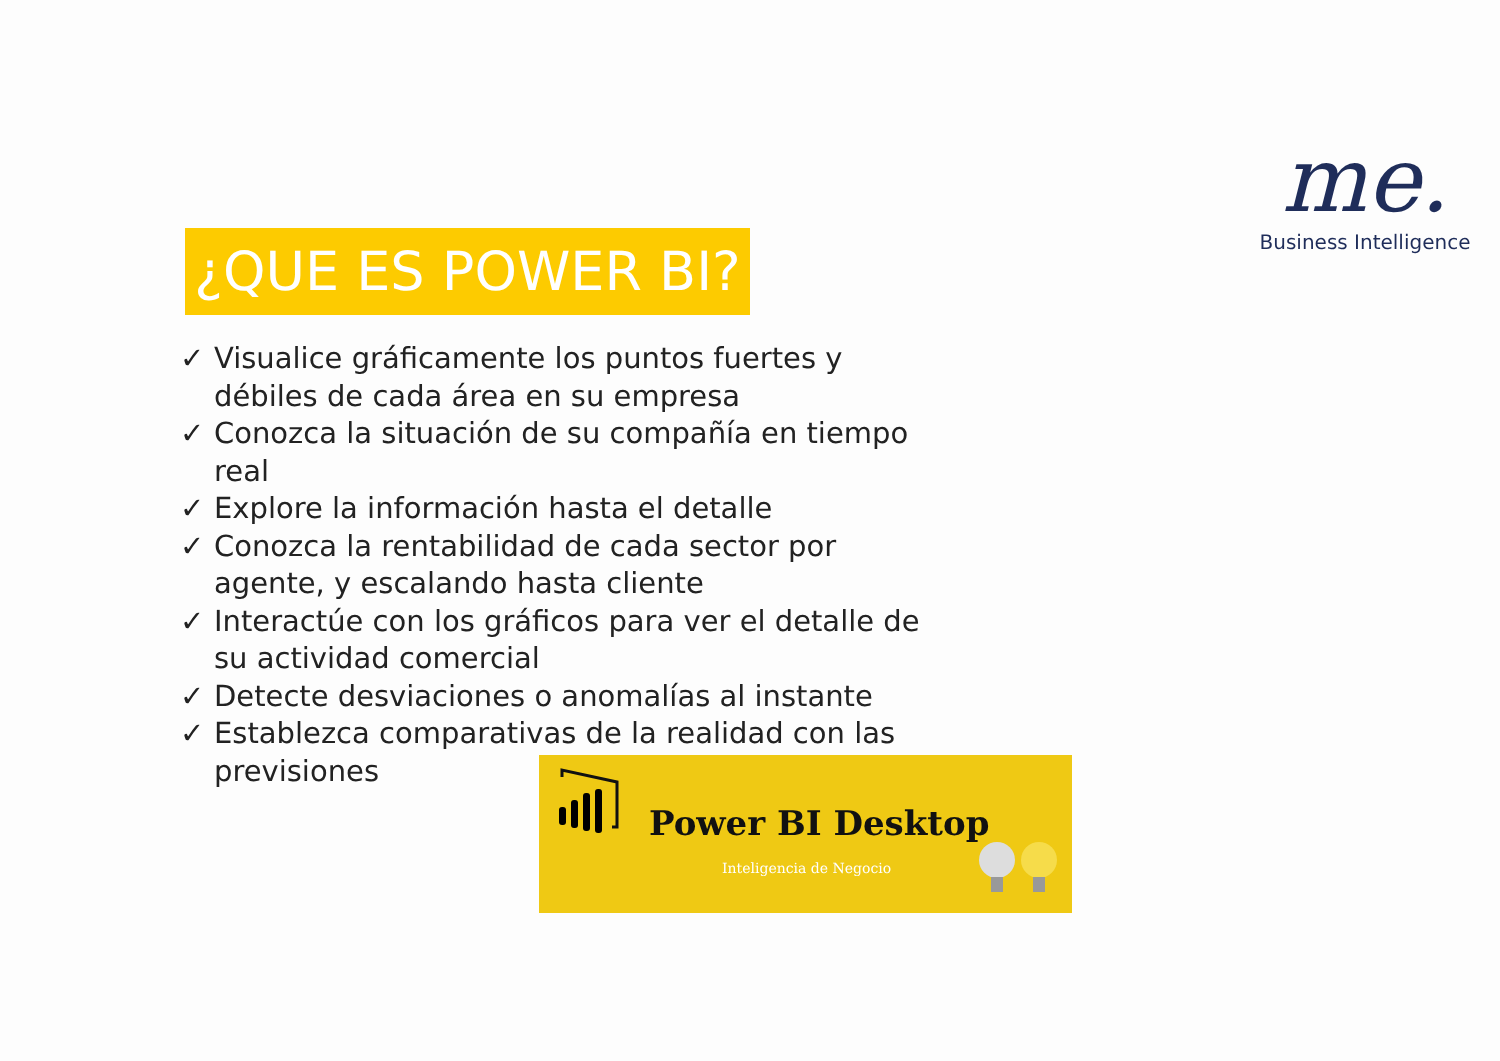me.
Business Intelligence
¿QUE ES POWER BI?
✓ Visualice gráficamente los puntos fuertes y débiles de cada área en su empresa
✓ Conozca la situación de su compañía en tiempo real
✓ Explore la información hasta el detalle
✓ Conozca la rentabilidad de cada sector por agente, y escalando hasta cliente
✓ Interactúe con los gráficos para ver el detalle de su actividad comercial
✓ Detecte desviaciones o anomalías al instante
✓ Establezca comparativas de la realidad con las previsiones
Power BI Desktop
Inteligencia de Negocio